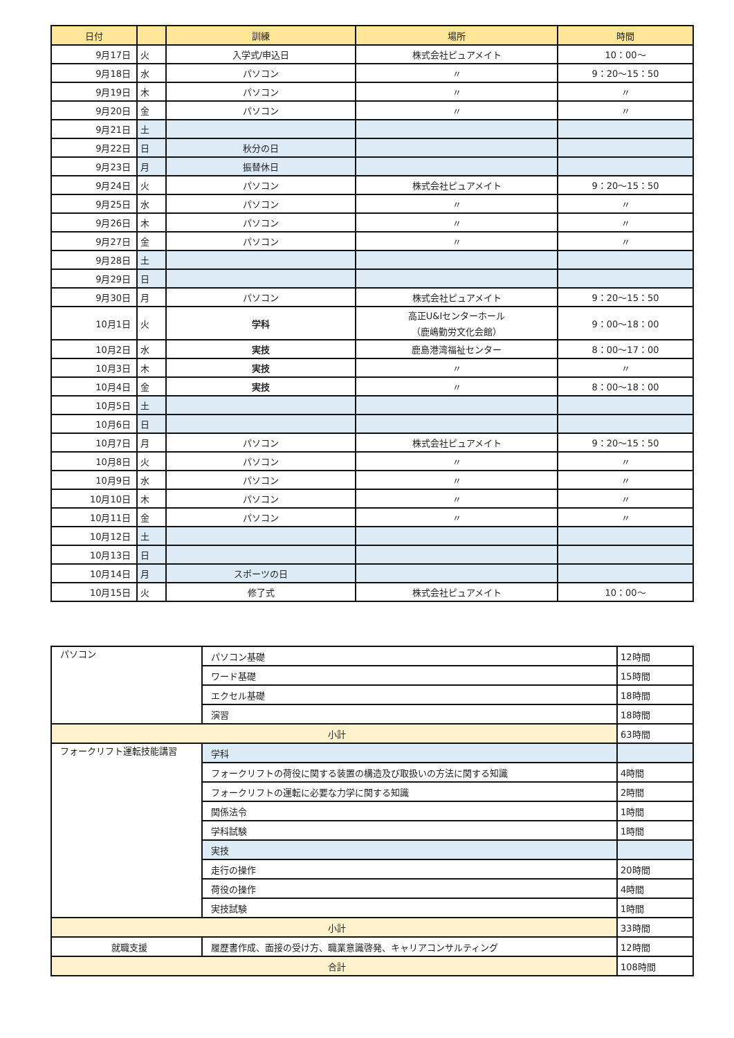| 日付 | | 訓練 | 場所 | 時間 |
| --- | --- | --- | --- | --- |
| 9月17日 | 火 | 入学式/申込日 | 株式会社ピュアメイト | 10：00～ |
| 9月18日 | 水 | パソコン | 〃 | 9：20～15：50 |
| 9月19日 | 木 | パソコン | 〃 | 〃 |
| 9月20日 | 金 | パソコン | 〃 | 〃 |
| 9月21日 | 土 | | | |
| 9月22日 | 日 | 秋分の日 | | |
| 9月23日 | 月 | 振替休日 | | |
| 9月24日 | 火 | パソコン | 株式会社ピュアメイト | 9：20～15：50 |
| 9月25日 | 水 | パソコン | 〃 | 〃 |
| 9月26日 | 木 | パソコン | 〃 | 〃 |
| 9月27日 | 金 | パソコン | 〃 | 〃 |
| 9月28日 | 土 | | | |
| 9月29日 | 日 | | | |
| 9月30日 | 月 | パソコン | 株式会社ピュアメイト | 9：20～15：50 |
| 10月1日 | 火 | 学科 | 高正U&Iセンターホール （鹿嶋勤労文化会館） | 9：00～18：00 |
| 10月2日 | 水 | 実技 | 鹿島港湾福祉センター | 8：00～17：00 |
| 10月3日 | 木 | 実技 | 〃 | 〃 |
| 10月4日 | 金 | 実技 | 〃 | 8：00～18：00 |
| 10月5日 | 土 | | | |
| 10月6日 | 日 | | | |
| 10月7日 | 月 | パソコン | 株式会社ピュアメイト | 9：20～15：50 |
| 10月8日 | 火 | パソコン | 〃 | 〃 |
| 10月9日 | 水 | パソコン | 〃 | 〃 |
| 10月10日 | 木 | パソコン | 〃 | 〃 |
| 10月11日 | 金 | パソコン | 〃 | 〃 |
| 10月12日 | 土 | | | |
| 10月13日 | 日 | | | |
| 10月14日 | 月 | スポーツの日 | | |
| 10月15日 | 火 | 修了式 | 株式会社ピュアメイト | 10：00～ |
| パソコン | パソコン基礎 | 12時間 |
| | ワード基礎 | 15時間 |
| | エクセル基礎 | 18時間 |
| | 演習 | 18時間 |
| 小計 | | 63時間 |
| フォークリフト運転技能講習 | 学科 | |
| | フォークリフトの荷役に関する装置の構造及び取扱いの方法に関する知識 | 4時間 |
| | フォークリフトの運転に必要な力学に関する知識 | 2時間 |
| | 関係法令 | 1時間 |
| | 学科試験 | 1時間 |
| | 実技 | |
| | 走行の操作 | 20時間 |
| | 荷役の操作 | 4時間 |
| | 実技試験 | 1時間 |
| 小計 | | 33時間 |
| 就職支援 | 履歴書作成、面接の受け方、職業意識啓発、キャリアコンサルティング | 12時間 |
| 合計 | | 108時間 |